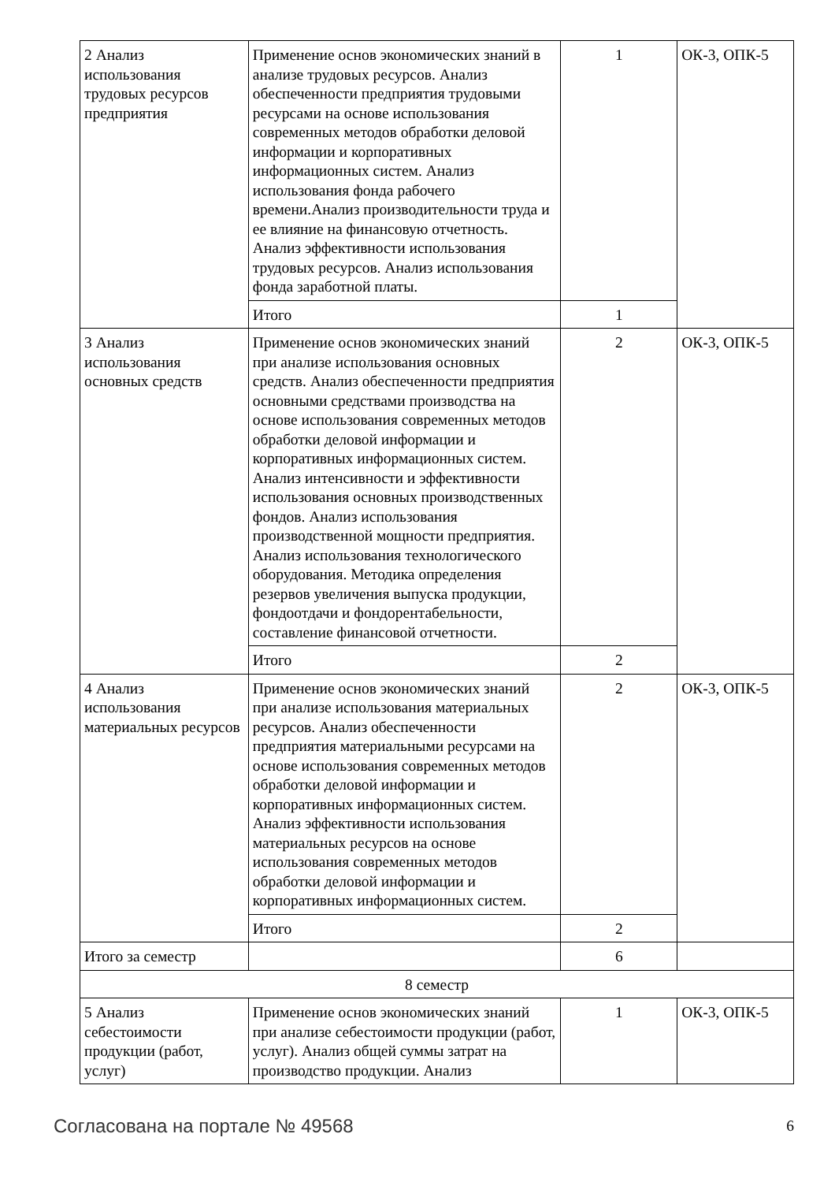| 2 Анализ использования трудовых ресурсов предприятия | Применение основ экономических знаний в анализе трудовых ресурсов. Анализ обеспеченности предприятия трудовыми ресурсами на основе использования современных методов обработки деловой информации и корпоративных информационных систем. Анализ использования фонда рабочего времени.Анализ производительности труда и ее влияние на финансовую отчетность. Анализ эффективности использования трудовых ресурсов. Анализ использования фонда заработной платы. | 1 | ОК-3, ОПК-5 |
| | Итого | 1 | |
| 3 Анализ использования основных средств | Применение основ экономических знаний при анализе использования основных средств. Анализ обеспеченности предприятия основными средствами производства на основе использования современных методов обработки деловой информации и корпоративных информационных систем. Анализ интенсивности и эффективности использования основных производственных фондов. Анализ использования производственной мощности предприятия. Анализ использования технологического оборудования. Методика определения резервов увеличения выпуска продукции, фондоотдачи и фондорентабельности, составление финансовой отчетности. | 2 | ОК-3, ОПК-5 |
| | Итого | 2 | |
| 4 Анализ использования материальных ресурсов | Применение основ экономических знаний при анализе использования материальных ресурсов. Анализ обеспеченности предприятия материальными ресурсами на основе использования современных методов обработки деловой информации и корпоративных информационных систем. Анализ эффективности использования материальных ресурсов на основе использования современных методов обработки деловой информации и корпоративных информационных систем. | 2 | ОК-3, ОПК-5 |
| | Итого | 2 | |
| Итого за семестр | | 6 | |
| 8 семестр | | | |
| 5 Анализ себестоимости продукции (работ, услуг) | Применение основ экономических знаний при анализе себестоимости продукции (работ, услуг). Анализ общей суммы затрат на производство продукции. Анализ | 1 | ОК-3, ОПК-5 |
Согласована на портале № 49568 6